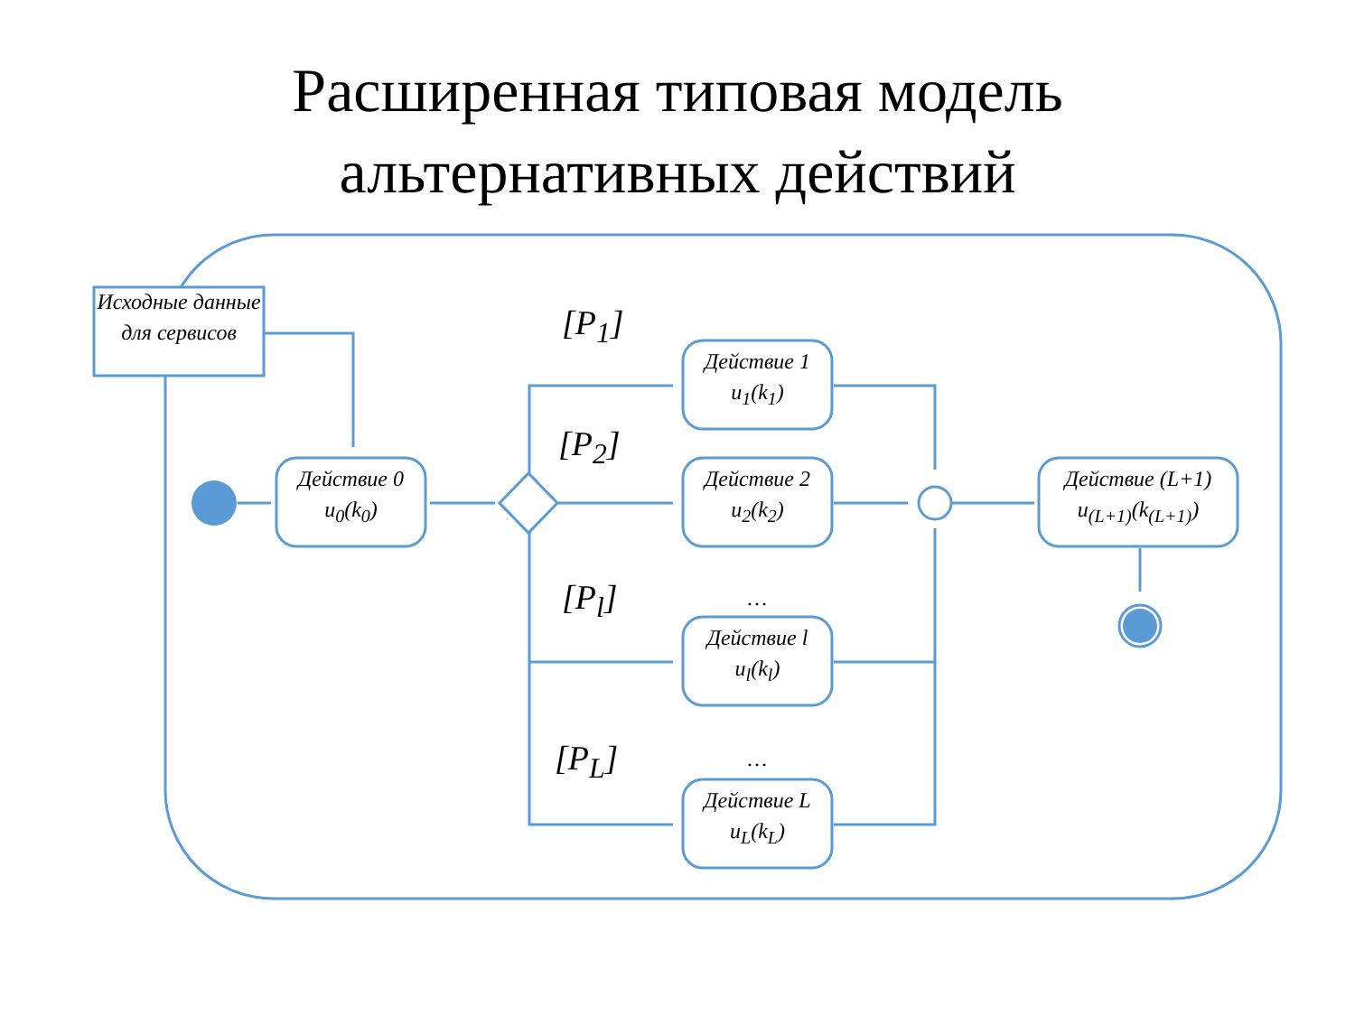Расширенная типовая модель
альтернативных действий
Исходные данные для сервисов
Действие 0
u<sub>0</sub>(k<sub>0</sub>)
Действие 1
u<sub>1</sub>(k<sub>1</sub>)
Действие 2
u<sub>2</sub>(k<sub>2</sub>)
…
Действие l
u<sub>l</sub>(k<sub>l</sub>)
…
Действие L
u<sub>L</sub>(k<sub>L</sub>)
Действие (L+1)
u<sub>(L+1)</sub>(k<sub>(L+1)</sub>)
[P<sub>1</sub>]
[P<sub>2</sub>]
[P<sub>l</sub>]
[P<sub>L</sub>]